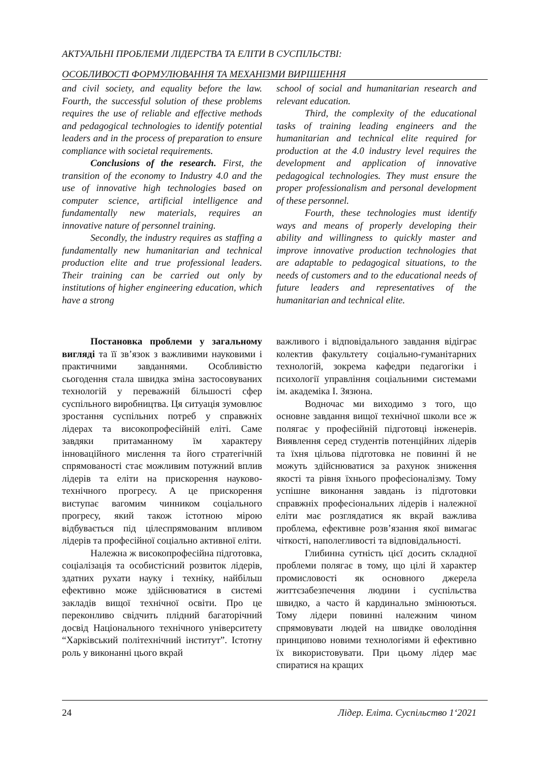АКТУАЛЬНІ ПРОБЛЕМИ ЛІДЕРСТВА ТА ЕЛІТИ В СУСПІЛЬСТВІ:
ОСОБЛИВОСТІ ФОРМУЛЮВАННЯ ТА МЕХАНІЗМИ ВИРІШЕННЯ
and civil society, and equality before the law. Fourth, the successful solution of these problems requires the use of reliable and effective methods and pedagogical technologies to identify potential leaders and in the process of preparation to ensure compliance with societal requirements.
Conclusions of the research. First, the transition of the economy to Industry 4.0 and the use of innovative high technologies based on computer science, artificial intelligence and fundamentally new materials, requires an innovative nature of personnel training.
Secondly, the industry requires as staffing a fundamentally new humanitarian and technical production elite and true professional leaders. Their training can be carried out only by institutions of higher engineering education, which have a strong
school of social and humanitarian research and relevant education.
Third, the complexity of the educational tasks of training leading engineers and the humanitarian and technical elite required for production at the 4.0 industry level requires the development and application of innovative pedagogical technologies. They must ensure the proper professionalism and personal development of these personnel.
Fourth, these technologies must identify ways and means of properly developing their ability and willingness to quickly master and improve innovative production technologies that are adaptable to pedagogical situations, to the needs of customers and to the educational needs of future leaders and representatives of the humanitarian and technical elite.
Постановка проблеми у загальному вигляді та її зв’язок з важливими науковими і практичними завданнями. Особливістю сьогодення стала швидка зміна застосовуваних технологій у переважній більшості сфер суспільного виробництва. Ця ситуація зумовлює зростання суспільних потреб у справжніх лідерах та високопрофесійній еліті. Саме завдяки притаманному їм характеру інноваційного мислення та його стратегічній спрямованості стає можливим потужний вплив лідерів та еліти на прискорення науково-технічного прогресу. А це прискорення виступає вагомим чинником соціального прогресу, який також істотною мірою відбувається під цілеспрямованим впливом лідерів та професійної соціально активної еліти.
Належна ж високопрофесійна підготовка, соціалізація та особистісний розвиток лідерів, здатних рухати науку і техніку, найбільш ефективно може здійснюватися в системі закладів вищої технічної освіти. Про це переконливо свідчить плідний багаторічний досвід Національного технічного університету “Харківський політехнічний інститут”. Істотну роль у виконанні цього вкрай
важливого і відповідального завдання відіграє колектив факультету соціально-гуманітарних технологій, зокрема кафедри педагогіки і психології управління соціальними системами ім. академіка І. Зязюна.
Водночас ми виходимо з того, що основне завдання вищої технічної школи все ж полягає у професійній підготовці інженерів. Виявлення серед студентів потенційних лідерів та їхня цільова підготовка не повинні й не можуть здійснюватися за рахунок зниження якості та рівня їхнього професіоналізму. Тому успішне виконання завдань із підготовки справжніх професіональних лідерів і належної еліти має розглядатися як вкрай важлива проблема, ефективне розв’язання якої вимагає чіткості, наполегливості та відповідальності.
Глибинна сутність цієї досить складної проблеми полягає в тому, що цілі й характер промисловості як основного джерела життєзабезпечення людини і суспільства швидко, а часто й кардинально змінюються. Тому лідери повинні належним чином спрямовувати людей на швидке оволодіння принципово новими технологіями й ефективно їх використовувати. При цьому лідер має спиратися на кращих
24 Лідер. Еліта. Суспільство 1‘2021